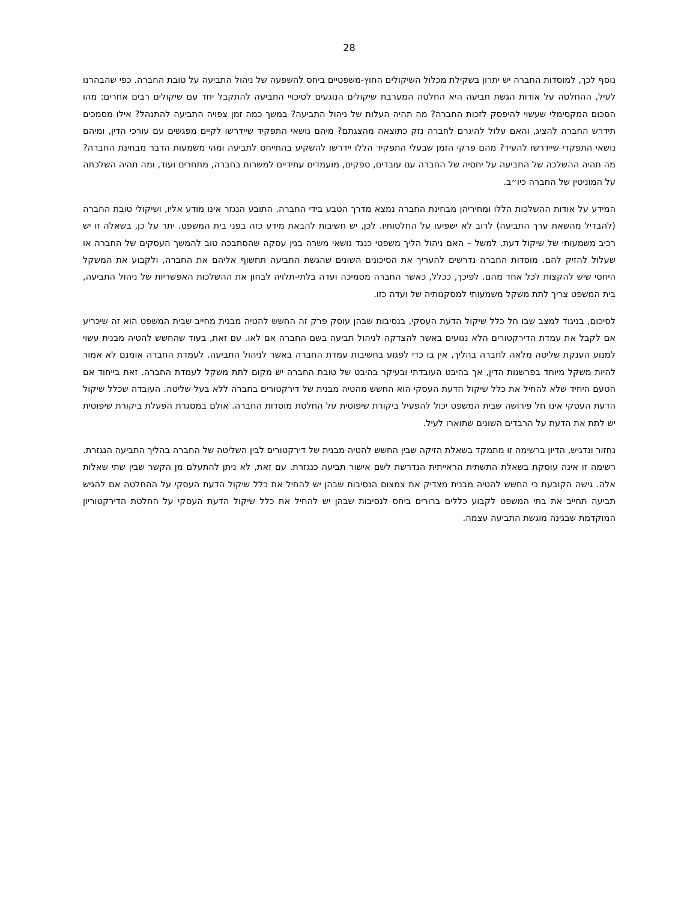28
נוסף לכך, למוסדות החברה יש יתרון בשקילת מכלול השיקולים החוץ-משפטיים ביחס להשפעה של ניהול התביעה על טובת החברה. כפי שהבהרנו לעיל, ההחלטה על אודות הגשת תביעה היא החלטה המערבת שיקולים הנוגעים לסיכויי התביעה להתקבל יחד עם שיקולים רבים אחרים: מהו הסכום המקסימלי שעשוי להיפסק לזכות החברה? מה תהיה העלות של ניהול התביעה? במשך כמה זמן צפויה התביעה להתנהל? אילו מסמכים תידרש החברה להציג, והאם עלול להיגרם לחברה נזק כתוצאה מהצגתם? מיהם נושאי התפקיד שיידרשו לקיים מפגשים עם עורכי הדין, ומיהם נושאי התפקדי שיידרשו להעיד? מהם פרקי הזמן שבעלי התפקיד הללו יידרשו להשקיע בהתייחס לתביעה ומהי משמעות הדבר מבחינת החברה? מה תהיה ההשלכה של התביעה על יחסיה של החברה עם עובדים, ספקים, מועמדים עתידיים למשרות בחברה, מתחרים ועוד, ומה תהיה השלכתה על המוניטין של החברה כיו״ב.
המידע על אודות ההשלכות הללו ומחיריהן מבחינת החברה נמצא מדרך הטבע בידי החברה. התובע הנגזר אינו מודע אליו, ושיקולי טובת החברה (להבדיל מהשאת ערך התביעה) לרוב לא ישפיעו על החלטותיו. לכן, יש חשיבות להבאת מידע כזה בפני בית המשפט. יתר על כן, בשאלה זו יש רכיב משמעותי של שיקול דעת. למשל – האם ניהול הליך משפטי כנגד נושאי משרה בגין עסקה שהסתבכה טוב להמשך העסקים של החברה או שעלול להזיק להם. מוסדות החברה נדרשים להעריך את הסיכונים השונים שהגשת התביעה תחשוף אליהם את החברה, ולקבוע את המשקל היחסי שיש להקצות לכל אחד מהם. לפיכך, ככלל, כאשר החברה מסמיכה ועדה בלתי-תלויה לבחון את ההשלכות האפשריות של ניהול התביעה, בית המשפט צריך לתת משקל משמעותי למסקנותיה של ועדה כזו.
לסיכום, בניגוד למצב שבו חל כלל שיקול הדעת העסקי, בנסיבות שבהן עוסק פרק זה החשש להטיה מבנית מחייב שבית המשפט הוא זה שיכריע אם לקבל את עמדת הדירקטורים הלא נגועים באשר להצדקה לניהול תביעה בשם החברה אם לאו. עם זאת, בעוד שהחשש להטיה מבנית עשוי למנוע הענקת שליטה מלאה לחברה בהליך, אין בו כדי לפגוע בחשיבות עמדת החברה באשר לניהול התביעה. לעמדת החברה אומנם לא אמור להיות משקל מיוחד בפרשנות הדין, אך בהיבט העובדתי ובעיקר בהיבט של טובת החברה יש מקום לתת משקל לעמדת החברה. זאת בייחוד אם הטעם היחיד שלא להחיל את כלל שיקול הדעת העסקי הוא החשש מהטיה מבנית של דירקטורים בחברה ללא בעל שליטה. העובדה שכלל שיקול הדעת העסקי אינו חל פירושה שבית המשפט יכול להפעיל ביקורת שיפוטית על החלטת מוסדות החברה. אולם במסגרת הפעלת ביקורת שיפוטית יש לתת את הדעת על הרבדים השונים שתוארו לעיל.
נחזור ונדגיש, הדיון ברשימה זו מתמקד בשאלת הזיקה שבין החשש להטיה מבנית של דירקטורים לבין השליטה של החברה בהליך התביעה הנגזרת. רשימה זו אינה עוסקת בשאלת התשתית הראייתית הנדרשת לשם אישור תביעה כנגזרת. עם זאת, לא ניתן להתעלם מן הקשר שבין שתי שאלות אלה. גישה הקובעת כי החשש להטיה מבנית מצדיק את צמצום הנסיבות שבהן יש להחיל את כלל שיקול הדעת העסקי על ההחלטה אם להגיש תביעה תחייב את בתי המשפט לקבוע כללים ברורים ביחס לנסיבות שבהן יש להחיל את כלל שיקול הדעת העסקי על החלטת הדירקטוריון המוקדמת שבגינה מוגשת התביעה עצמה.